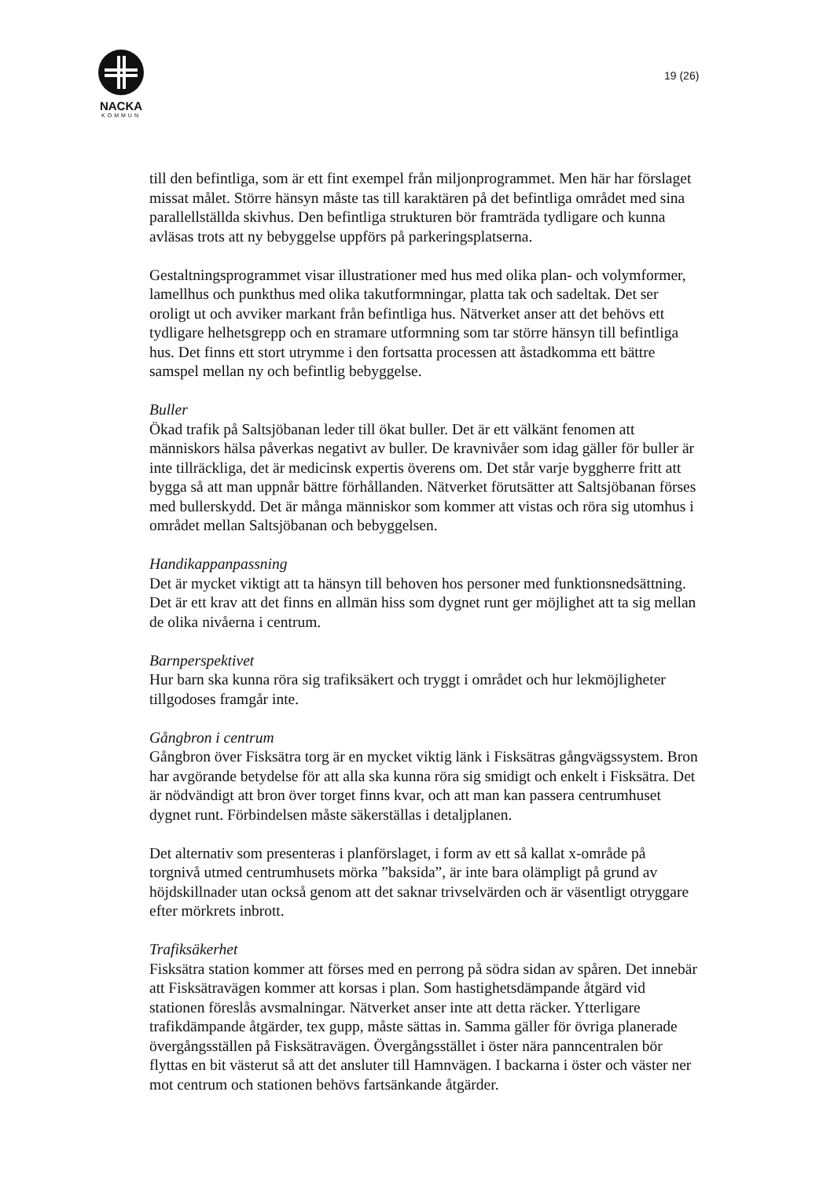NACKA
KOMMUN
19 (26)
till den befintliga, som är ett fint exempel från miljonprogrammet. Men här har förslaget missat målet. Större hänsyn måste tas till karaktären på det befintliga området med sina parallellställda skivhus. Den befintliga strukturen bör framträda tydligare och kunna avläsas trots att ny bebyggelse uppförs på parkeringsplatserna.
Gestaltningsprogrammet visar illustrationer med hus med olika plan- och volymformer, lamellhus och punkthus med olika takutformningar, platta tak och sadeltak. Det ser oroligt ut och avviker markant från befintliga hus. Nätverket anser att det behövs ett tydligare helhetsgrepp och en stramare utformning som tar större hänsyn till befintliga hus. Det finns ett stort utrymme i den fortsatta processen att åstadkomma ett bättre samspel mellan ny och befintlig bebyggelse.
Buller
Ökad trafik på Saltsjöbanan leder till ökat buller. Det är ett välkänt fenomen att människors hälsa påverkas negativt av buller. De kravnivåer som idag gäller för buller är inte tillräckliga, det är medicinsk expertis överens om. Det står varje byggherre fritt att bygga så att man uppnår bättre förhållanden. Nätverket förutsätter att Saltsjöbanan förses med bullerskydd. Det är många människor som kommer att vistas och röra sig utomhus i området mellan Saltsjöbanan och bebyggelsen.
Handikappanpassning
Det är mycket viktigt att ta hänsyn till behoven hos personer med funktionsnedsättning. Det är ett krav att det finns en allmän hiss som dygnet runt ger möjlighet att ta sig mellan de olika nivåerna i centrum.
Barnperspektivet
Hur barn ska kunna röra sig trafiksäkert och tryggt i området och hur lekmöjligheter tillgodoses framgår inte.
Gångbron i centrum
Gångbron över Fisksätra torg är en mycket viktig länk i Fisksätras gångvägssystem. Bron har avgörande betydelse för att alla ska kunna röra sig smidigt och enkelt i Fisksätra. Det är nödvändigt att bron över torget finns kvar, och att man kan passera centrumhuset dygnet runt. Förbindelsen måste säkerställas i detaljplanen.
Det alternativ som presenteras i planförslaget, i form av ett så kallat x-område på torgnivå utmed centrumhusets mörka ”baksida”, är inte bara olämpligt på grund av höjdskillnader utan också genom att det saknar trivselvärden och är väsentligt otryggare efter mörkrets inbrott.
Trafiksäkerhet
Fisksätra station kommer att förses med en perrong på södra sidan av spåren. Det innebär att Fisksätravägen kommer att korsas i plan. Som hastighetsdämpande åtgärd vid stationen föreslås avsmalningar. Nätverket anser inte att detta räcker. Ytterligare trafikdämpande åtgärder, tex gupp, måste sättas in. Samma gäller för övriga planerade övergångsställen på Fisksätravägen. Övergångsstället i öster nära panncentralen bör flyttas en bit västerut så att det ansluter till Hamnvägen. I backarna i öster och väster ner mot centrum och stationen behövs fartsänkande åtgärder.